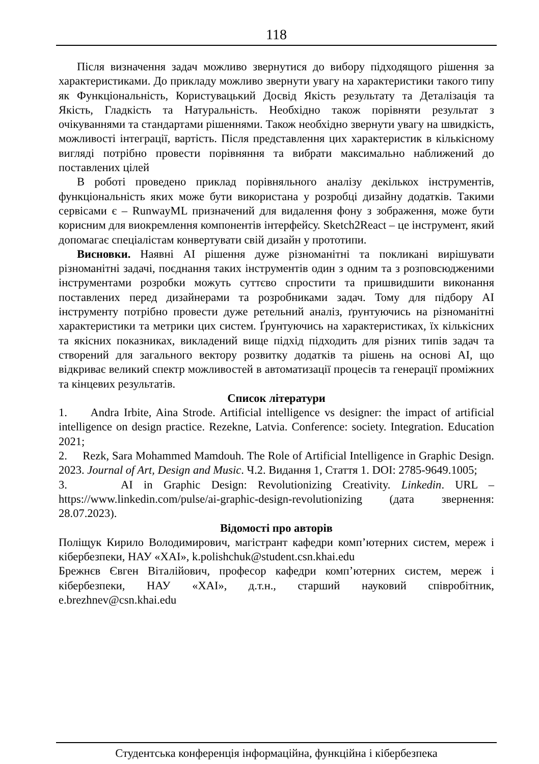118
Після визначення задач можливо звернутися до вибору підходящого рішення за характеристиками. До прикладу можливо звернути увагу на характеристики такого типу як Функціональність, Користувацький Досвід Якість результату та Деталізація та Якість, Гладкість та Натуральність. Необхідно також порівняти результат з очікуваннями та стандартами рішеннями. Також необхідно звернути увагу на швидкість, можливості інтеграції, вартість. Після представлення цих характеристик в кількісному вигляді потрібно провести порівняння та вибрати максимально наближений до поставлених цілей
В роботі проведено приклад порівняльного аналізу декількох інструментів, функціональність яких може бути використана у розробці дизайну додатків. Такими сервісами є – RunwayML призначений для видалення фону з зображення, може бути корисним для виокремлення компонентів інтерфейсу. Sketch2React – це інструмент, який допомагає спеціалістам конвертувати свій дизайн у прототипи.
Висновки. Наявні AI рішення дуже різноманітні та покликані вирішувати різноманітні задачі, поєднання таких інструментів один з одним та з розповсюдженими інструментами розробки можуть суттєво спростити та пришвидшити виконання поставлених перед дизайнерами та розробниками задач. Тому для підбору AI інструменту потрібно провести дуже ретельний аналіз, ґрунтуючись на різноманітні характеристики та метрики цих систем. Ґрунтуючись на характеристиках, їх кількісних та якісних показниках, викладений вище підхід підходить для різних типів задач та створений для загального вектору розвитку додатків та рішень на основі AI, що відкриває великий спектр можливостей в автоматизації процесів та генерації проміжних та кінцевих результатів.
Список літератури
1. Andra Irbite, Aina Strode. Artificial intelligence vs designer: the impact of artificial intelligence on design practice. Rezekne, Latvia. Conference: society. Integration. Education 2021;
2. Rezk, Sara Mohammed Mamdouh. The Role of Artificial Intelligence in Graphic Design. 2023. Journal of Art, Design and Music. Ч.2. Видання 1, Стаття 1. DOI: 2785-9649.1005;
3. AI in Graphic Design: Revolutionizing Creativity. Linkedin. URL – https://www.linkedin.com/pulse/ai-graphic-design-revolutionizing (дата звернення: 28.07.2023).
Відомості про авторів
Поліщук Кирило Володимирович, магістрант кафедри комп’ютерних систем, мереж і кібербезпеки, НАУ «ХАІ», k.polishchuk@student.csn.khai.edu
Брежнєв Євген Віталійович, професор кафедри комп’ютерних систем, мереж і кібербезпеки, НАУ «ХАІ», д.т.н., старший науковий співробітник, e.brezhnev@csn.khai.edu
Студентська конференція інформаційна, функційна і кібербезпека